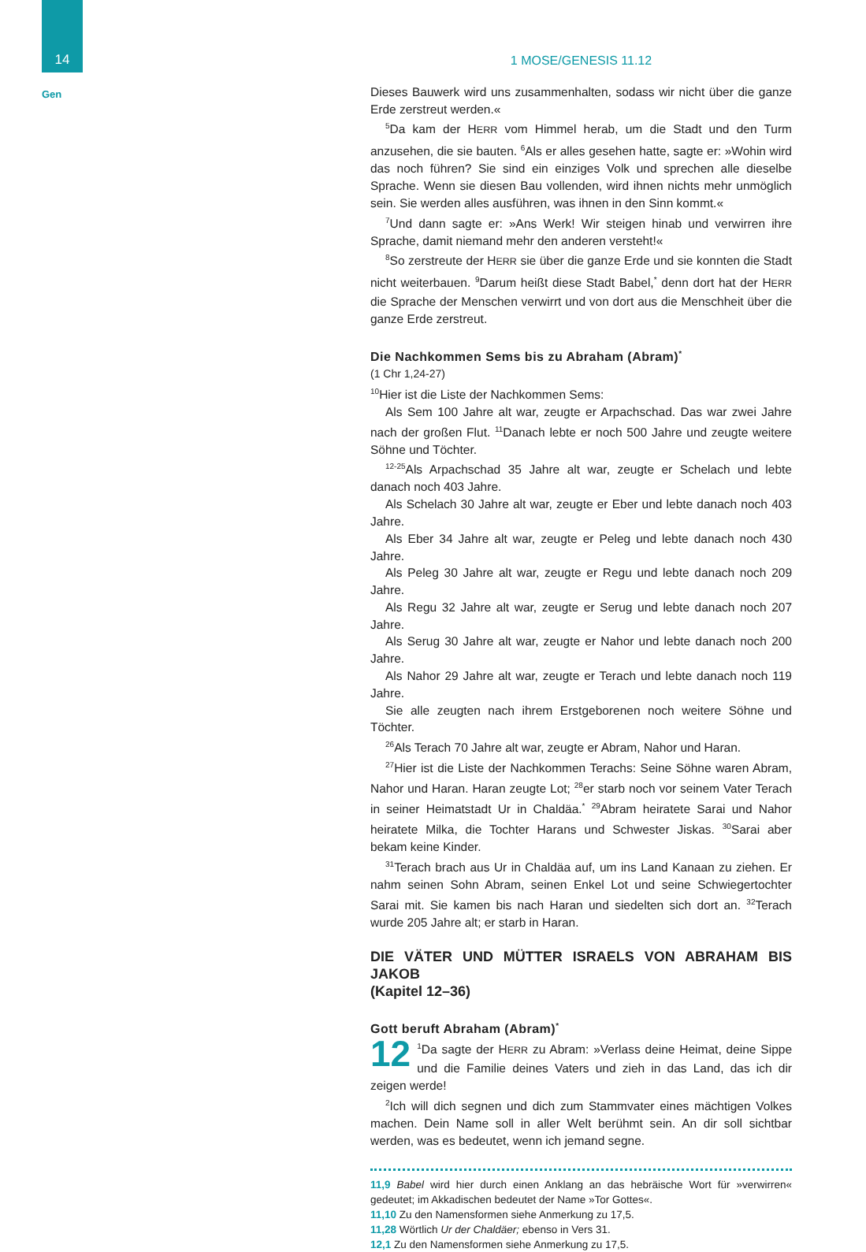14
Gen
1 MOSE/GENESIS 11.12
Dieses Bauwerk wird uns zusammenhalten, sodass wir nicht über die ganze Erde zerstreut werden.«
<sup>5</sup> Da kam der HERR vom Himmel herab, um die Stadt und den Turm anzusehen, die sie bauten. <sup>6</sup>Als er alles gesehen hatte, sagte er: »Wohin wird das noch führen? Sie sind ein einziges Volk und sprechen alle dieselbe Sprache. Wenn sie diesen Bau vollenden, wird ihnen nichts mehr unmöglich sein. Sie werden alles ausführen, was ihnen in den Sinn kommt.«
<sup>7</sup> Und dann sagte er: »Ans Werk! Wir steigen hinab und verwirren ihre Sprache, damit niemand mehr den anderen versteht!«
<sup>8</sup> So zerstreute der HERR sie über die ganze Erde und sie konnten die Stadt nicht weiterbauen. <sup>9</sup>Darum heißt diese Stadt Babel,<sup>*</sup> denn dort hat der HERR die Sprache der Menschen verwirrt und von dort aus die Menschheit über die ganze Erde zerstreut.
Die Nachkommen Sems bis zu Abraham (Abram)<sup>*</sup>
(1 Chr 1,24-27)
<sup>10</sup> Hier ist die Liste der Nachkommen Sems:
Als Sem 100 Jahre alt war, zeugte er Arpachschad. Das war zwei Jahre nach der großen Flut. <sup>11</sup>Danach lebte er noch 500 Jahre und zeugte weitere Söhne und Töchter.
<sup>12-25</sup>Als Arpachschad 35 Jahre alt war, zeugte er Schelach und lebte danach noch 403 Jahre.
Als Schelach 30 Jahre alt war, zeugte er Eber und lebte danach noch 403 Jahre.
Als Eber 34 Jahre alt war, zeugte er Peleg und lebte danach noch 430 Jahre.
Als Peleg 30 Jahre alt war, zeugte er Regu und lebte danach noch 209 Jahre.
Als Regu 32 Jahre alt war, zeugte er Serug und lebte danach noch 207 Jahre.
Als Serug 30 Jahre alt war, zeugte er Nahor und lebte danach noch 200 Jahre.
Als Nahor 29 Jahre alt war, zeugte er Terach und lebte danach noch 119 Jahre.
Sie alle zeugten nach ihrem Erstgeborenen noch weitere Söhne und Töchter.
<sup>26</sup> Als Terach 70 Jahre alt war, zeugte er Abram, Nahor und Haran.
<sup>27</sup> Hier ist die Liste der Nachkommen Terachs: Seine Söhne waren Abram, Nahor und Haran. Haran zeugte Lot; <sup>28</sup>er starb noch vor seinem Vater Terach in seiner Heimatstadt Ur in Chaldäa.<sup>*</sup> <sup>29</sup>Abram heiratete Sarai und Nahor heiratete Milka, die Tochter Harans und Schwester Jiskas. <sup>30</sup>Sarai aber bekam keine Kinder.
<sup>31</sup> Terach brach aus Ur in Chaldäa auf, um ins Land Kanaan zu ziehen. Er nahm seinen Sohn Abram, seinen Enkel Lot und seine Schwiegertochter Sarai mit. Sie kamen bis nach Haran und siedelten sich dort an. <sup>32</sup>Terach wurde 205 Jahre alt; er starb in Haran.
DIE VÄTER UND MÜTTER ISRAELS VON ABRAHAM BIS JAKOB
(Kapitel 12–36)
Gott beruft Abraham (Abram)<sup>*</sup>
12<sup>1</sup>Da sagte der HERR zu Abram: »Verlass deine Heimat, deine Sippe und die Familie deines Vaters und zieh in das Land, das ich dir zeigen werde!
<sup>2</sup> Ich will dich segnen und dich zum Stammvater eines mächtigen Volkes machen. Dein Name soll in aller Welt berühmt sein. An dir soll sichtbar werden, was es bedeutet, wenn ich jemand segne.
11,9 Babel wird hier durch einen Anklang an das hebräische Wort für »verwirren« gedeutet; im Akkadischen bedeutet der Name »Tor Gottes«.
11,10 Zu den Namensformen siehe Anmerkung zu 17,5.
11,28 Wörtlich Ur der Chaldäer; ebenso in Vers 31.
12,1 Zu den Namensformen siehe Anmerkung zu 17,5.